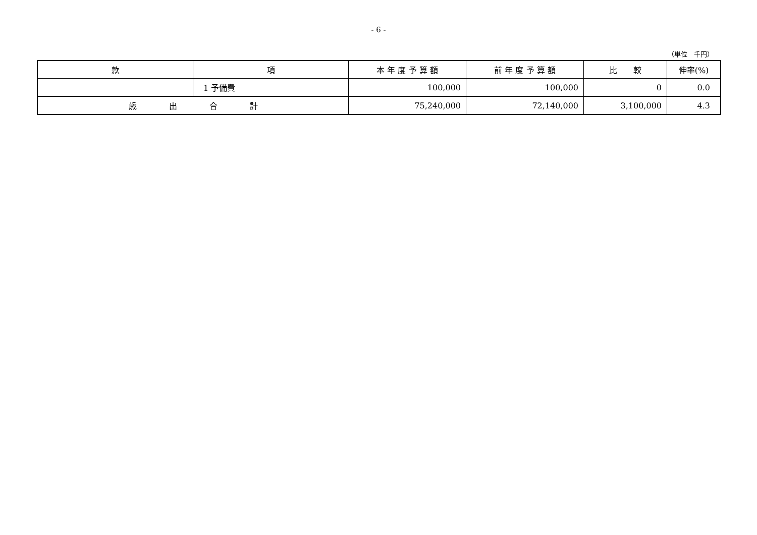- 6 -
（単位　千円）
| 款 | 項 | 本 年 度 予 算 額 | 前 年 度 予 算 額 | 比 較 | 伸率(%) |
| --- | --- | --- | --- | --- | --- |
| | 1 予備費 | 100,000 | 100,000 | 0 | 0.0 |
| 歳 出 合 計 | | 75,240,000 | 72,140,000 | 3,100,000 | 4.3 |